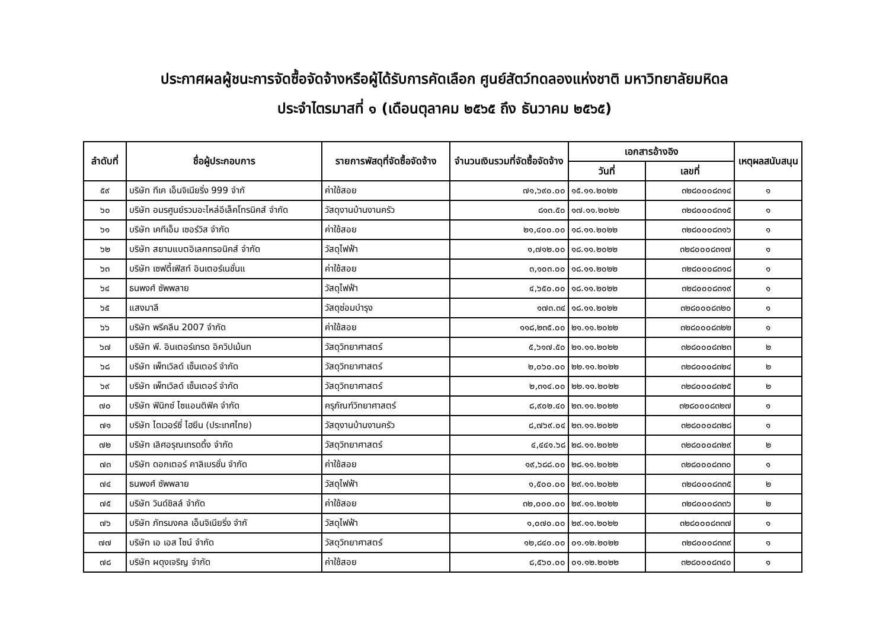ประกาศผลผู้ชนะการจัดซื้อจัดจ้างหรือผู้ได้รับการคัดเลือก ศูนย์สัตว์ทดลองแห่งชาติ มหาวิทยาลัยมหิดล
ประจำไตรมาสที่ ๑ (เดือนตุลาคม ๒๕๖๕ ถึง ธันวาคม ๒๕๖๕)
| ลำดับที่ | ชื่อผู้ประกอบการ | รายการพัสดุที่จัดซื้อจัดจ้าง | จำนวนเงินรวมที่จัดซื้อจัดจ้าง | เอกสารอ้างอิง | | เหตุผลสนับสนุน |
| --- | --- | --- | --- | --- | --- | --- |
| | | | | วันที่ | เลขที่ | |
| ๕๙ | บริษัท ทีเค เอ็นจิเนียริ่ง 999 จำกั | ค่าใช้สอย | ๗๑,๖๙๐.๐๐ | ๑๕.๑๑.๒๐๒๒ | ๓๒๘๐๐๐๘๓๑๔ | ๑ |
| ๖๐ | บริษัท อมรศูนย์รวมอะไหล่อีเล็คโทรนิคส์ จำกัด | วัสดุงานบ้านงานครัว | ๘๑๓.๕๐ | ๑๗.๑๑.๒๐๒๒ | ๓๒๘๐๐๐๘๓๑๕ | ๑ |
| ๖๑ | บริษัท เคทีเอ็ม เซอร์วิส จำกัด | ค่าใช้สอย | ๒๑,๔๐๐.๐๐ | ๑๘.๑๑.๒๐๒๒ | ๓๒๘๐๐๐๘๓๑๖ | ๑ |
| ๖๒ | บริษัท สยามแบตอิเลคทรอนิคส์ จำกัด | วัสดุไฟฟ้า | ๑,๗๑๒.๐๐ | ๑๘.๑๑.๒๐๒๒ | ๓๒๘๐๐๐๘๓๑๗ | ๑ |
| ๖๓ | บริษัท เซฟตี้เฟิสท์ อินเตอร์เนชั่นแ | ค่าใช้สอย | ๓,๑๐๓.๐๐ | ๑๘.๑๑.๒๐๒๒ | ๓๒๘๐๐๐๘๓๑๘ | ๑ |
| ๖๔ | ธนพงศ์ ซัพพลาย | วัสดุไฟฟ้า | ๔,๖๕๐.๐๐ | ๑๘.๑๑.๒๐๒๒ | ๓๒๘๐๐๐๘๓๑๙ | ๑ |
| ๖๕ | แสงมาลี | วัสดุซ่อมบำรุง | ๑๗๓.๓๔ | ๑๘.๑๑.๒๐๒๒ | ๓๒๘๐๐๐๘๓๒๐ | ๑ |
| ๖๖ | บริษัท พรีคลีน 2007 จำกัด | ค่าใช้สอย | ๑๑๘,๒๓๕.๐๐ | ๒๑.๑๑.๒๐๒๒ | ๓๒๘๐๐๐๘๓๒๒ | ๑ |
| ๖๗ | บริษัท พี. อินเตอร์เทรด อิควิปเม้นท | วัสดุวิทยาศาสตร์ | ๕,๖๑๗.๕๐ | ๒๑.๑๑.๒๐๒๒ | ๓๒๘๐๐๐๘๓๒๓ | ๒ |
| ๖๘ | บริษัท เพ็ทเวิลด์ เซ็นเตอร์ จำกัด | วัสดุวิทยาศาสตร์ | ๒,๐๖๐.๐๐ | ๒๒.๑๑.๒๐๒๒ | ๓๒๘๐๐๐๘๓๒๔ | ๒ |
| ๖๙ | บริษัท เพ็ทเวิลด์ เซ็นเตอร์ จำกัด | วัสดุวิทยาศาสตร์ | ๒,๓๑๔.๐๐ | ๒๒.๑๑.๒๐๒๒ | ๓๒๘๐๐๐๘๓๒๕ | ๒ |
| ๗๐ | บริษัท ฟินิกซ์ ไซแอนติฟิค จำกัด | ครุภัณฑ์วิทยาศาสตร์ | ๘,๙๐๒.๔๐ | ๒๓.๑๑.๒๐๒๒ | ๓๒๘๐๐๐๘๓๒๗ | ๑ |
| ๗๑ | บริษัท ไดเวอร์ซี่ ไฮยีน (ประเทศไทย) | วัสดุงานบ้านงานครัว | ๘,๗๖๙.๐๔ | ๒๓.๑๑.๒๐๒๒ | ๓๒๘๐๐๐๘๓๒๘ | ๑ |
| ๗๒ | บริษัท เลิศอรุณเทรดดิ้ง จำกัด | วัสดุวิทยาศาสตร์ | ๔,๔๔๑.๖๘ | ๒๘.๑๑.๒๐๒๒ | ๓๒๘๐๐๐๘๓๒๙ | ๒ |
| ๗๓ | บริษัท ดอกเตอร์ คาลิเบรชั่น จำกัด | ค่าใช้สอย | ๑๙,๖๘๘.๐๐ | ๒๘.๑๑.๒๐๒๒ | ๓๒๘๐๐๐๘๓๓๐ | ๑ |
| ๗๔ | ธนพงศ์ ซัพพลาย | วัสดุไฟฟ้า | ๑,๕๐๐.๐๐ | ๒๙.๑๑.๒๐๒๒ | ๓๒๘๐๐๐๘๓๓๕ | ๒ |
| ๗๕ | บริษัท วินด์ชิลล์ จำกัด | ค่าใช้สอย | ๓๒,๐๐๐.๐๐ | ๒๙.๑๑.๒๐๒๒ | ๓๒๘๐๐๐๘๓๓๖ | ๒ |
| ๗๖ | บริษัท ภัทรมงคล เอ็นจิเนียริ่ง จำกั | วัสดุไฟฟ้า | ๑,๐๗๐.๐๐ | ๒๙.๑๑.๒๐๒๒ | ๓๒๘๐๐๐๘๓๓๗ | ๑ |
| ๗๗ | บริษัท เอ เอส ไซน์ จำกัด | วัสดุวิทยาศาสตร์ | ๑๒,๘๔๐.๐๐ | ๐๑.๑๒.๒๐๒๒ | ๓๒๘๐๐๐๘๓๓๙ | ๑ |
| ๗๘ | บริษัท ผดุงเจริญ จำกัด | ค่าใช้สอย | ๘,๕๖๐.๐๐ | ๐๑.๑๒.๒๐๒๒ | ๓๒๘๐๐๐๘๓๔๐ | ๑ |